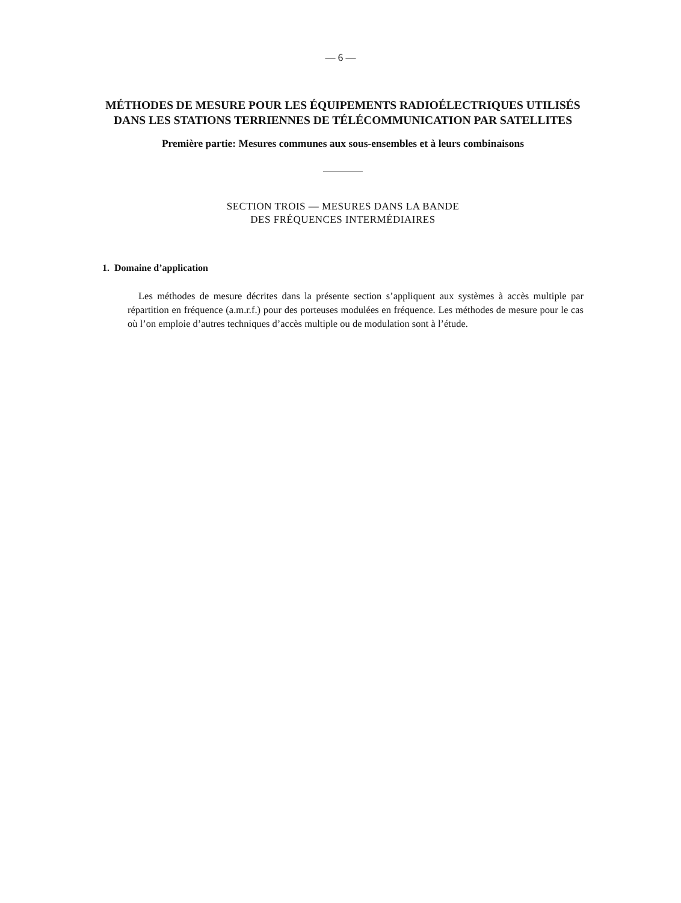— 6 —
MÉTHODES DE MESURE POUR LES ÉQUIPEMENTS RADIOÉLECTRIQUES UTILISÉS DANS LES STATIONS TERRIENNES DE TÉLÉCOMMUNICATION PAR SATELLITES
Première partie: Mesures communes aux sous-ensembles et à leurs combinaisons
SECTION TROIS — MESURES DANS LA BANDE
DES FRÉQUENCES INTERMÉDIAIRES
1. Domaine d’application
Les méthodes de mesure décrites dans la présente section s’appliquent aux systèmes à accès multiple par répartition en fréquence (a.m.r.f.) pour des porteuses modulées en fréquence. Les méthodes de mesure pour le cas où l’on emploie d’autres techniques d’accès multiple ou de modulation sont à l’étude.